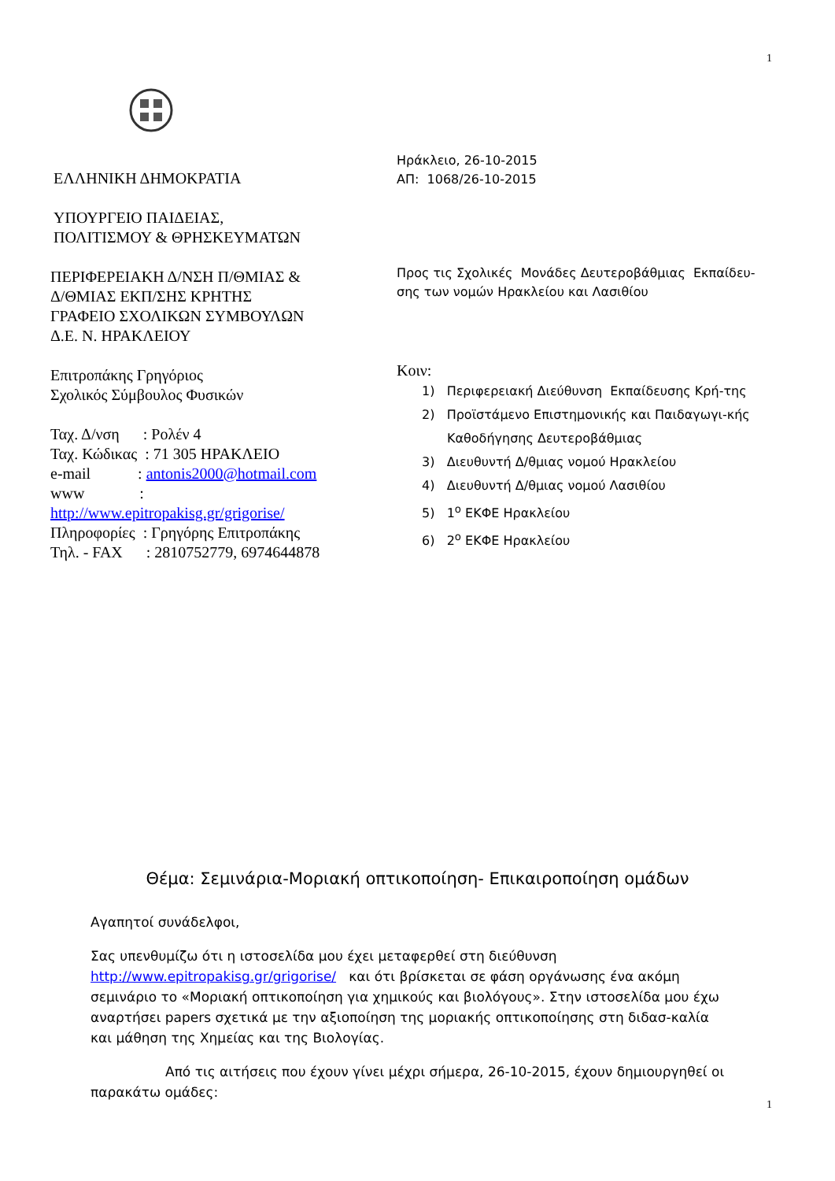1
ΕΛΛΗΝΙΚΗ ΔΗΜΟΚΡΑΤΙΑ
ΥΠΟΥΡΓΕΙΟ ΠΑΙΔΕΙΑΣ,
ΠΟΛΙΤΙΣΜΟΥ & ΘΡΗΣΚΕΥΜΑΤΩΝ
ΠΕΡΙΦΕΡΕΙΑΚΗ Δ/ΝΣΗ Π/ΘΜΙΑΣ &
Δ/ΘΜΙΑΣ ΕΚΠ/ΣΗΣ ΚΡΗΤΗΣ
ΓΡΑΦΕΙΟ ΣΧΟΛΙΚΩΝ ΣΥΜΒΟΥΛΩΝ
Δ.Ε. Ν. ΗΡΑΚΛΕΙΟΥ
Επιτροπάκης Γρηγόριος
Σχολικός Σύμβουλος Φυσικών
Ταχ. Δ/νση : Ρολέν 4
Ταχ. Κώδικας : 71 305 ΗΡΑΚΛΕΙΟ
e-mail : antonis2000@hotmail.com
www :
http://www.epitropakisg.gr/grigorise/
Πληροφορίες : Γρηγόρης Επιτροπάκης
Τηλ. - FAX : 2810752779, 6974644878
Ηράκλειο, 26-10-2015
ΑΠ: 1068/26-10-2015
Προς τις Σχολικές Μονάδες Δευτεροβάθμιας Εκπαίδευ-σης των νομών Ηρακλείου και Λασιθίου
Κοιν:
1) Περιφερειακή Διεύθυνση Εκπαίδευσης Κρή-της
2) Προϊστάμενο Επιστημονικής και Παιδαγωγι-κής Καθοδήγησης Δευτεροβάθμιας
3) Διευθυντή Δ/θμιας νομού Ηρακλείου
4) Διευθυντή Δ/θμιας νομού Λασιθίου
5) 1<sup>ο</sup> ΕΚΦΕ Ηρακλείου
6) 2<sup>ο</sup> ΕΚΦΕ Ηρακλείου
Θέμα: Σεμινάρια-Μοριακή οπτικοποίηση- Επικαιροποίηση ομάδων
Αγαπητοί συνάδελφοι,
Σας υπενθυμίζω ότι η ιστοσελίδα μου έχει μεταφερθεί στη διεύθυνση http://www.epitropakisg.gr/grigorise/ και ότι βρίσκεται σε φάση οργάνωσης ένα ακόμη σεμινάριο το «Μοριακή οπτικοποίηση για χημικούς και βιολόγους». Στην ιστοσελίδα μου έχω αναρτήσει papers σχετικά με την αξιοποίηση της μοριακής οπτικοποίησης στη διδασ-καλία και μάθηση της Χημείας και της Βιολογίας.
Από τις αιτήσεις που έχουν γίνει μέχρι σήμερα, 26-10-2015, έχουν δημιουργηθεί οι παρακάτω ομάδες:
1